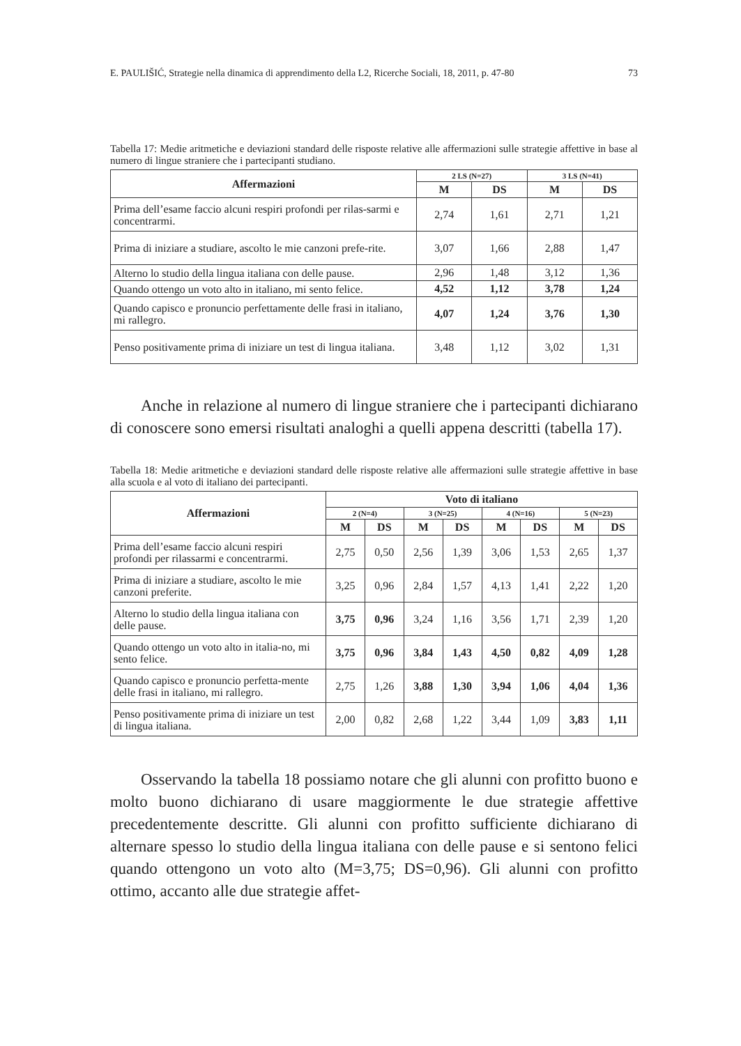E. PAULIŠIĆ, Strategie nella dinamica di apprendimento della L2, Ricerche Sociali, 18, 2011, p. 47-80 73
Tabella 17: Medie aritmetiche e deviazioni standard delle risposte relative alle affermazioni sulle strategie affettive in base al numero di lingue straniere che i partecipanti studiano.
| Affermazioni | 2 LS (N=27) | | 3 LS (N=41) | |
| --- | --- | --- | --- | --- |
| | M | DS | M | DS |
| Prima dell’esame faccio alcuni respiri profondi per rilas-sarmi e concentrarmi. | 2,74 | 1,61 | 2,71 | 1,21 |
| Prima di iniziare a studiare, ascolto le mie canzoni prefe-rite. | 3,07 | 1,66 | 2,88 | 1,47 |
| Alterno lo studio della lingua italiana con delle pause. | 2,96 | 1,48 | 3,12 | 1,36 |
| Quando ottengo un voto alto in italiano, mi sento felice. | 4,52 | 1,12 | 3,78 | 1,24 |
| Quando capisco e pronuncio perfettamente delle frasi in italiano, mi rallegro. | 4,07 | 1,24 | 3,76 | 1,30 |
| Penso positivamente prima di iniziare un test di lingua italiana. | 3,48 | 1,12 | 3,02 | 1,31 |
Anche in relazione al numero di lingue straniere che i partecipanti dichiarano di conoscere sono emersi risultati analoghi a quelli appena descritti (tabella 17).
Tabella 18: Medie aritmetiche e deviazioni standard delle risposte relative alle affermazioni sulle strategie affettive in base alla scuola e al voto di italiano dei partecipanti.
| Affermazioni | Voto di italiano | | | | | | | |
| --- | --- | --- | --- | --- | --- | --- | --- | --- |
| | 2 (N=4) | | 3 (N=25) | | 4 (N=16) | | 5 (N=23) | |
| | M | DS | M | DS | M | DS | M | DS |
| Prima dell’esame faccio alcuni respiri profondi per rilassarmi e concentrarmi. | 2,75 | 0,50 | 2,56 | 1,39 | 3,06 | 1,53 | 2,65 | 1,37 |
| Prima di iniziare a studiare, ascolto le mie canzoni preferite. | 3,25 | 0,96 | 2,84 | 1,57 | 4,13 | 1,41 | 2,22 | 1,20 |
| Alterno lo studio della lingua italiana con delle pause. | 3,75 | 0,96 | 3,24 | 1,16 | 3,56 | 1,71 | 2,39 | 1,20 |
| Quando ottengo un voto alto in italia-no, mi sento felice. | 3,75 | 0,96 | 3,84 | 1,43 | 4,50 | 0,82 | 4,09 | 1,28 |
| Quando capisco e pronuncio perfetta-mente delle frasi in italiano, mi rallegro. | 2,75 | 1,26 | 3,88 | 1,30 | 3,94 | 1,06 | 4,04 | 1,36 |
| Penso positivamente prima di iniziare un test di lingua italiana. | 2,00 | 0,82 | 2,68 | 1,22 | 3,44 | 1,09 | 3,83 | 1,11 |
Osservando la tabella 18 possiamo notare che gli alunni con profitto buono e molto buono dichiarano di usare maggiormente le due strategie affettive precedentemente descritte. Gli alunni con profitto sufficiente dichiarano di alternare spesso lo studio della lingua italiana con delle pause e si sentono felici quando ottengono un voto alto (M=3,75; DS=0,96). Gli alunni con profitto ottimo, accanto alle due strategie affet-